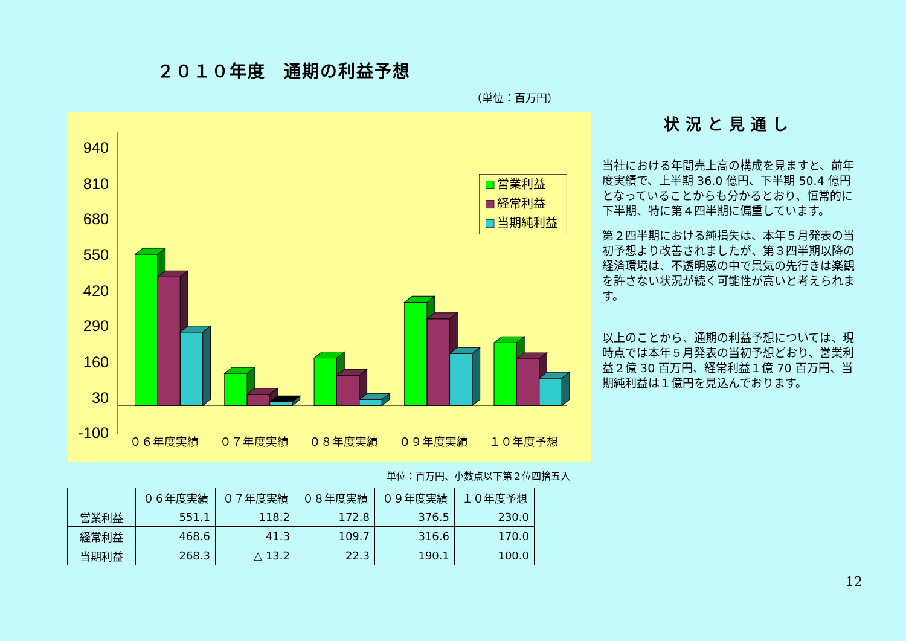２０１０年度　通期の利益予想
（単位：百万円）
940
810
680
550
420
290
160
30
-100
０６年度実績
０７年度実績
０８年度実績
０９年度実績
１０年度予想
営業利益
経常利益
当期純利益
状況と見通し
当社における年間売上高の構成を見ますと、前年度実績で、上半期 36.0 億円、下半期 50.4 億円となっていることからも分かるとおり、恒常的に下半期、特に第４四半期に偏重しています。
第２四半期における純損失は、本年５月発表の当初予想より改善されましたが、第３四半期以降の経済環境は、不透明感の中で景気の先行きは楽観を許さない状況が続く可能性が高いと考えられます。
以上のことから、通期の利益予想については、現時点では本年５月発表の当初予想どおり、営業利益２億 30 百万円、経常利益１億 70 百万円、当期純利益は１億円を見込んでおります。
単位：百万円、小数点以下第２位四捨五入
| | ０６年度実績 | ０７年度実績 | ０８年度実績 | ０９年度実績 | １０年度予想 |
| --- | --- | --- | --- | --- | --- |
| 営業利益 | 551.1 | 118.2 | 172.8 | 376.5 | 230.0 |
| 経常利益 | 468.6 | 41.3 | 109.7 | 316.6 | 170.0 |
| 当期利益 | 268.3 | △ 13.2 | 22.3 | 190.1 | 100.0 |
12